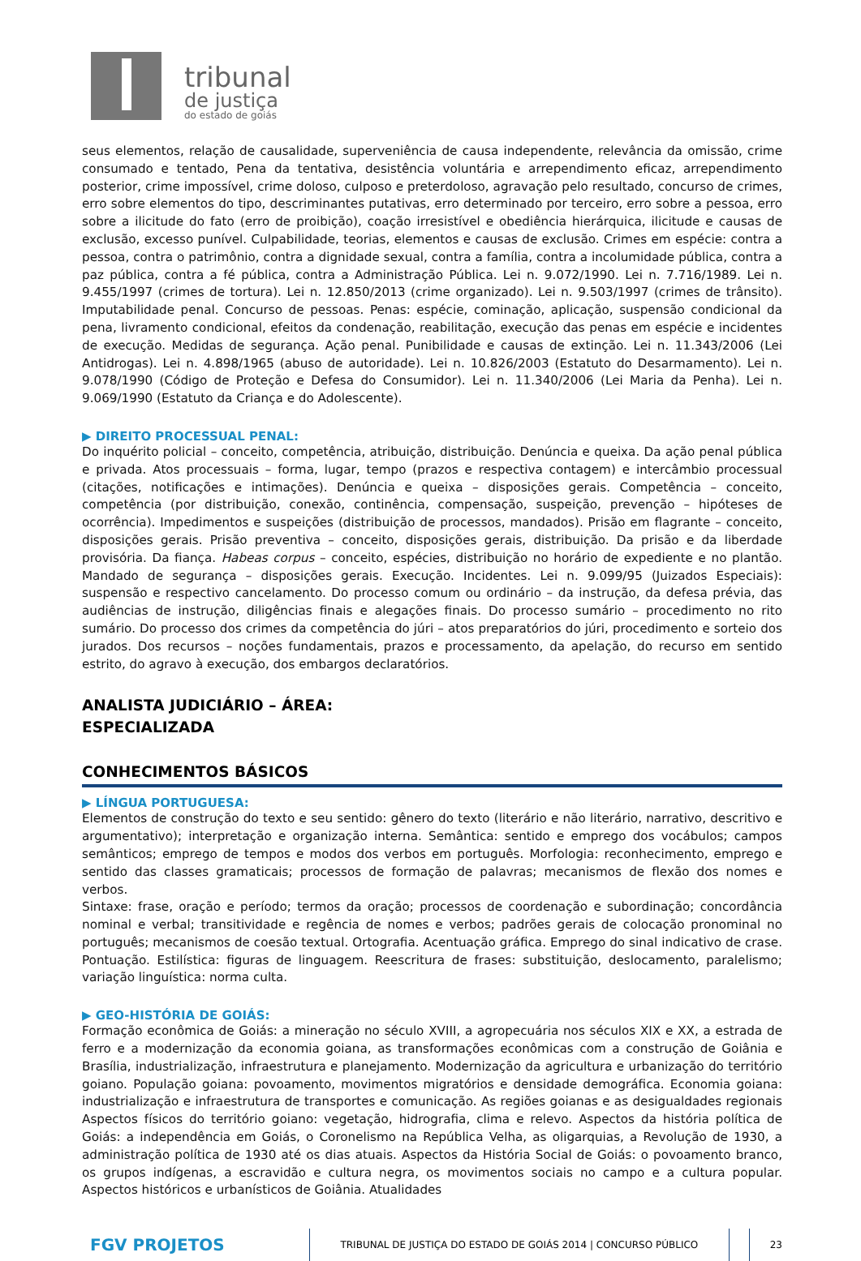tribunal
de justiça
do estado de goiás
seus elementos, relação de causalidade, superveniência de causa independente, relevância da omissão, crime consumado e tentado, Pena da tentativa, desistência voluntária e arrependimento eficaz, arrependimento posterior, crime impossível, crime doloso, culposo e preterdoloso, agravação pelo resultado, concurso de crimes, erro sobre elementos do tipo, descriminantes putativas, erro determinado por terceiro, erro sobre a pessoa, erro sobre a ilicitude do fato (erro de proibição), coação irresistível e obediência hierárquica, ilicitude e causas de exclusão, excesso punível. Culpabilidade, teorias, elementos e causas de exclusão. Crimes em espécie: contra a pessoa, contra o patrimônio, contra a dignidade sexual, contra a família, contra a incolumidade pública, contra a paz pública, contra a fé pública, contra a Administração Pública. Lei n. 9.072/1990. Lei n. 7.716/1989. Lei n. 9.455/1997 (crimes de tortura). Lei n. 12.850/2013 (crime organizado). Lei n. 9.503/1997 (crimes de trânsito). Imputabilidade penal. Concurso de pessoas. Penas: espécie, cominação, aplicação, suspensão condicional da pena, livramento condicional, efeitos da condenação, reabilitação, execução das penas em espécie e incidentes de execução. Medidas de segurança. Ação penal. Punibilidade e causas de extinção. Lei n. 11.343/2006 (Lei Antidrogas). Lei n. 4.898/1965 (abuso de autoridade). Lei n. 10.826/2003 (Estatuto do Desarmamento). Lei n. 9.078/1990 (Código de Proteção e Defesa do Consumidor). Lei n. 11.340/2006 (Lei Maria da Penha). Lei n. 9.069/1990 (Estatuto da Criança e do Adolescente).
▶ DIREITO PROCESSUAL PENAL:
Do inquérito policial – conceito, competência, atribuição, distribuição. Denúncia e queixa. Da ação penal pública e privada. Atos processuais – forma, lugar, tempo (prazos e respectiva contagem) e intercâmbio processual (citações, notificações e intimações). Denúncia e queixa – disposições gerais. Competência – conceito, competência (por distribuição, conexão, continência, compensação, suspeição, prevenção – hipóteses de ocorrência). Impedimentos e suspeições (distribuição de processos, mandados). Prisão em flagrante – conceito, disposições gerais. Prisão preventiva – conceito, disposições gerais, distribuição. Da prisão e da liberdade provisória. Da fiança. Habeas corpus – conceito, espécies, distribuição no horário de expediente e no plantão. Mandado de segurança – disposições gerais. Execução. Incidentes. Lei n. 9.099/95 (Juizados Especiais): suspensão e respectivo cancelamento. Do processo comum ou ordinário – da instrução, da defesa prévia, das audiências de instrução, diligências finais e alegações finais. Do processo sumário – procedimento no rito sumário. Do processo dos crimes da competência do júri – atos preparatórios do júri, procedimento e sorteio dos jurados. Dos recursos – noções fundamentais, prazos e processamento, da apelação, do recurso em sentido estrito, do agravo à execução, dos embargos declaratórios.
ANALISTA JUDICIÁRIO – ÁREA:
ESPECIALIZADA
CONHECIMENTOS BÁSICOS
▶ LÍNGUA PORTUGUESA:
Elementos de construção do texto e seu sentido: gênero do texto (literário e não literário, narrativo, descritivo e argumentativo); interpretação e organização interna. Semântica: sentido e emprego dos vocábulos; campos semânticos; emprego de tempos e modos dos verbos em português. Morfologia: reconhecimento, emprego e sentido das classes gramaticais; processos de formação de palavras; mecanismos de flexão dos nomes e verbos.
Sintaxe: frase, oração e período; termos da oração; processos de coordenação e subordinação; concordância nominal e verbal; transitividade e regência de nomes e verbos; padrões gerais de colocação pronominal no português; mecanismos de coesão textual. Ortografia. Acentuação gráfica. Emprego do sinal indicativo de crase. Pontuação. Estilística: figuras de linguagem. Reescritura de frases: substituição, deslocamento, paralelismo; variação linguística: norma culta.
▶ GEO-HISTÓRIA DE GOIÁS:
Formação econômica de Goiás: a mineração no século XVIII, a agropecuária nos séculos XIX e XX, a estrada de ferro e a modernização da economia goiana, as transformações econômicas com a construção de Goiânia e Brasília, industrialização, infraestrutura e planejamento. Modernização da agricultura e urbanização do território goiano. População goiana: povoamento, movimentos migratórios e densidade demográfica. Economia goiana: industrialização e infraestrutura de transportes e comunicação. As regiões goianas e as desigualdades regionais Aspectos físicos do território goiano: vegetação, hidrografia, clima e relevo. Aspectos da história política de Goiás: a independência em Goiás, o Coronelismo na República Velha, as oligarquias, a Revolução de 1930, a administração política de 1930 até os dias atuais. Aspectos da História Social de Goiás: o povoamento branco, os grupos indígenas, a escravidão e cultura negra, os movimentos sociais no campo e a cultura popular. Aspectos históricos e urbanísticos de Goiânia. Atualidades
FGV PROJETOS
TRIBUNAL DE JUSTIÇA DO ESTADO DE GOIÁS 2014 | CONCURSO PÚBLICO
23